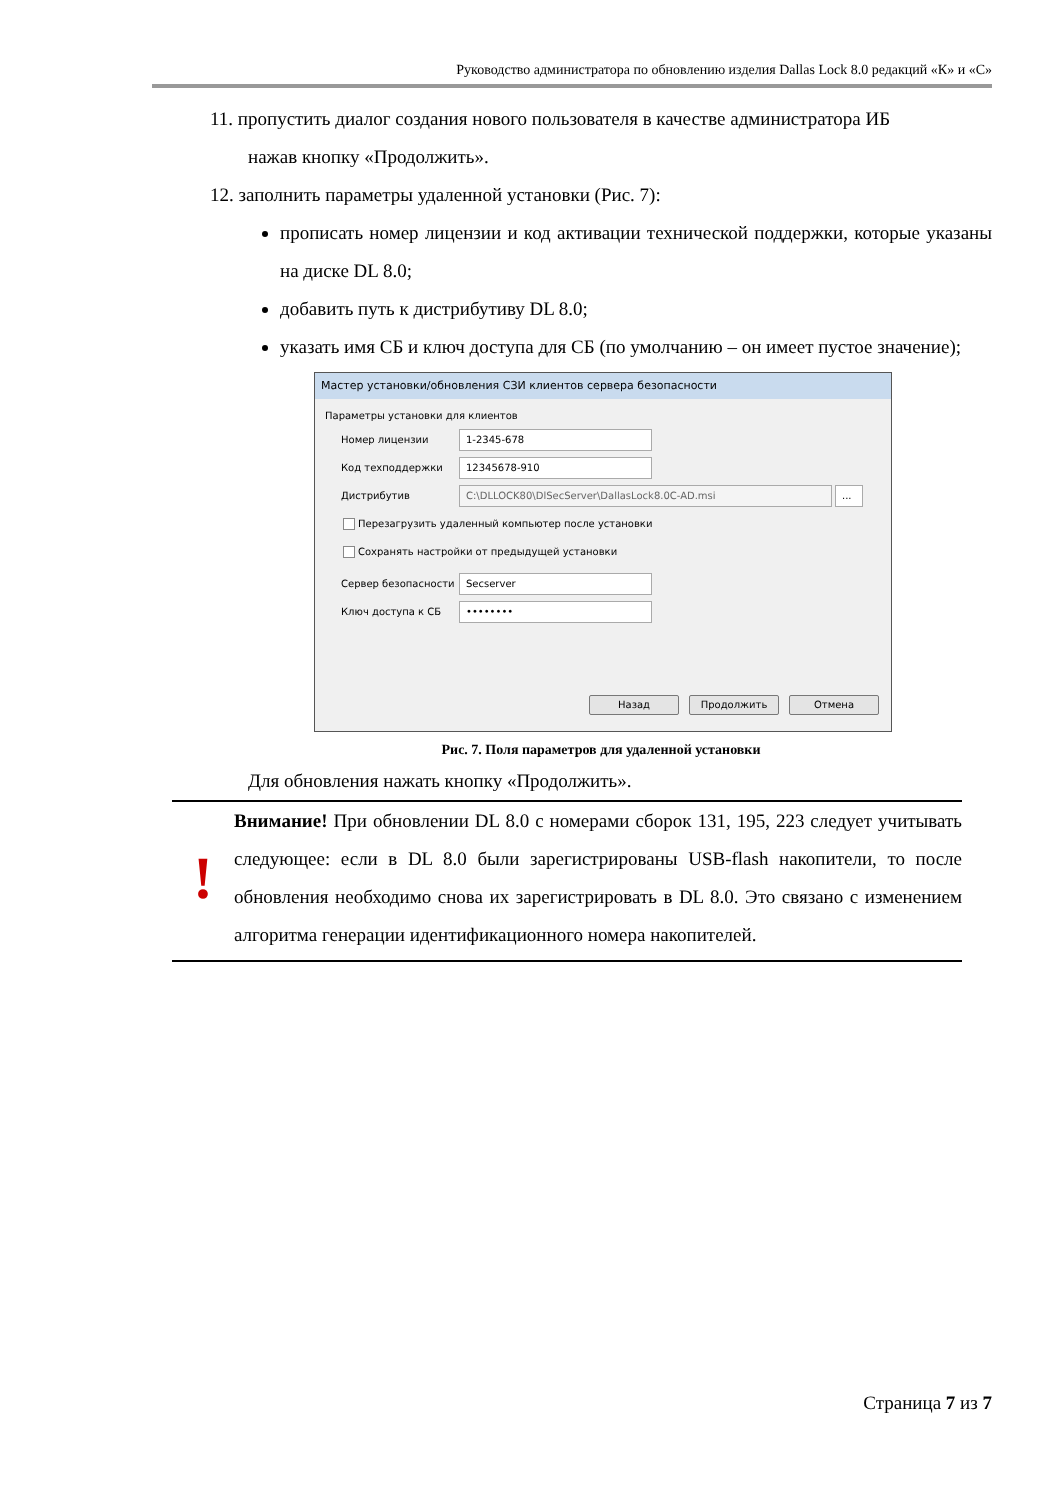Руководство администратора по обновлению изделия Dallas Lock 8.0 редакций «К» и «С»
11. пропустить диалог создания нового пользователя в качестве администратора ИБ
нажав кнопку «Продолжить».
12. заполнить параметры удаленной установки (Рис. 7):
прописать номер лицензии и код активации технической поддержки, которые указаны на диске DL 8.0;
добавить путь к дистрибутиву DL 8.0;
указать имя СБ и ключ доступа для СБ (по умолчанию – он имеет пустое значение);
Мастер установки/обновления СЗИ клиентов сервера безопасности
Параметры установки для клиентов
Номер лицензии
1-2345-678
Код техподдержки
12345678-910
Дистрибутив
C:\DLLOCK80\DlSecServer\DallasLock8.0C-AD.msi ...
Перезагрузить удаленный компьютер после установки
Сохранять настройки от предыдущей установки
Сервер безопасности
Secserver
Ключ доступа к СБ
••••••••
Назад Продолжить Отмена
Рис. 7. Поля параметров для удаленной установки
Для обновления нажать кнопку «Продолжить».
!
Внимание! При обновлении DL 8.0 с номерами сборок 131, 195, 223 следует учитывать следующее: если в DL 8.0 были зарегистрированы USB-flash накопители, то после обновления необходимо снова их зарегистрировать в DL 8.0. Это связано с изменением алгоритма генерации идентификационного номера накопителей.
Страница 7 из 7